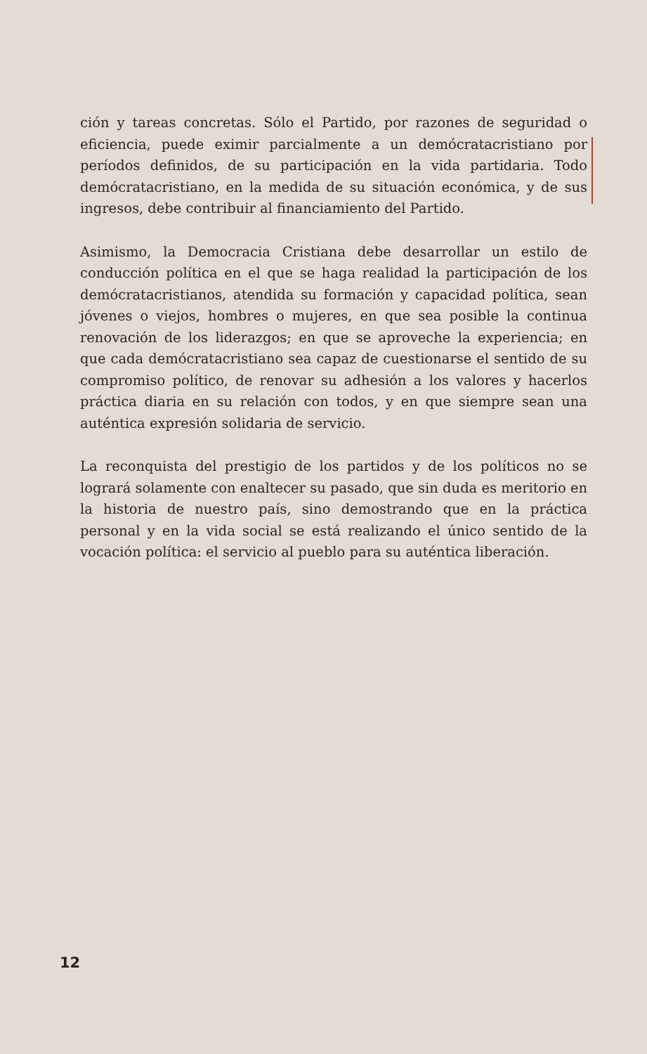ción y tareas concretas. Sólo el Partido, por razones de seguridad o eficiencia, puede eximir parcialmente a un demócratacristiano por períodos definidos, de su participación en la vida partidaria. Todo demócratacristiano, en la medida de su situación económica, y de sus ingresos, debe contribuir al financiamiento del Partido.
Asimismo, la Democracia Cristiana debe desarrollar un estilo de conducción política en el que se haga realidad la participación de los demócratacristianos, atendida su formación y capacidad política, sean jóvenes o viejos, hombres o mujeres, en que sea posible la continua renovación de los liderazgos; en que se aproveche la experiencia; en que cada demócratacristiano sea capaz de cuestionarse el sentido de su compromiso político, de renovar su adhesión a los valores y hacerlos práctica diaria en su relación con todos, y en que siempre sean una auténtica expresión solidaria de servicio.
La reconquista del prestigio de los partidos y de los políticos no se logrará solamente con enaltecer su pasado, que sin duda es meritorio en la historia de nuestro país, sino demostrando que en la práctica personal y en la vida social se está realizando el único sentido de la vocación política: el servicio al pueblo para su auténtica liberación.
12